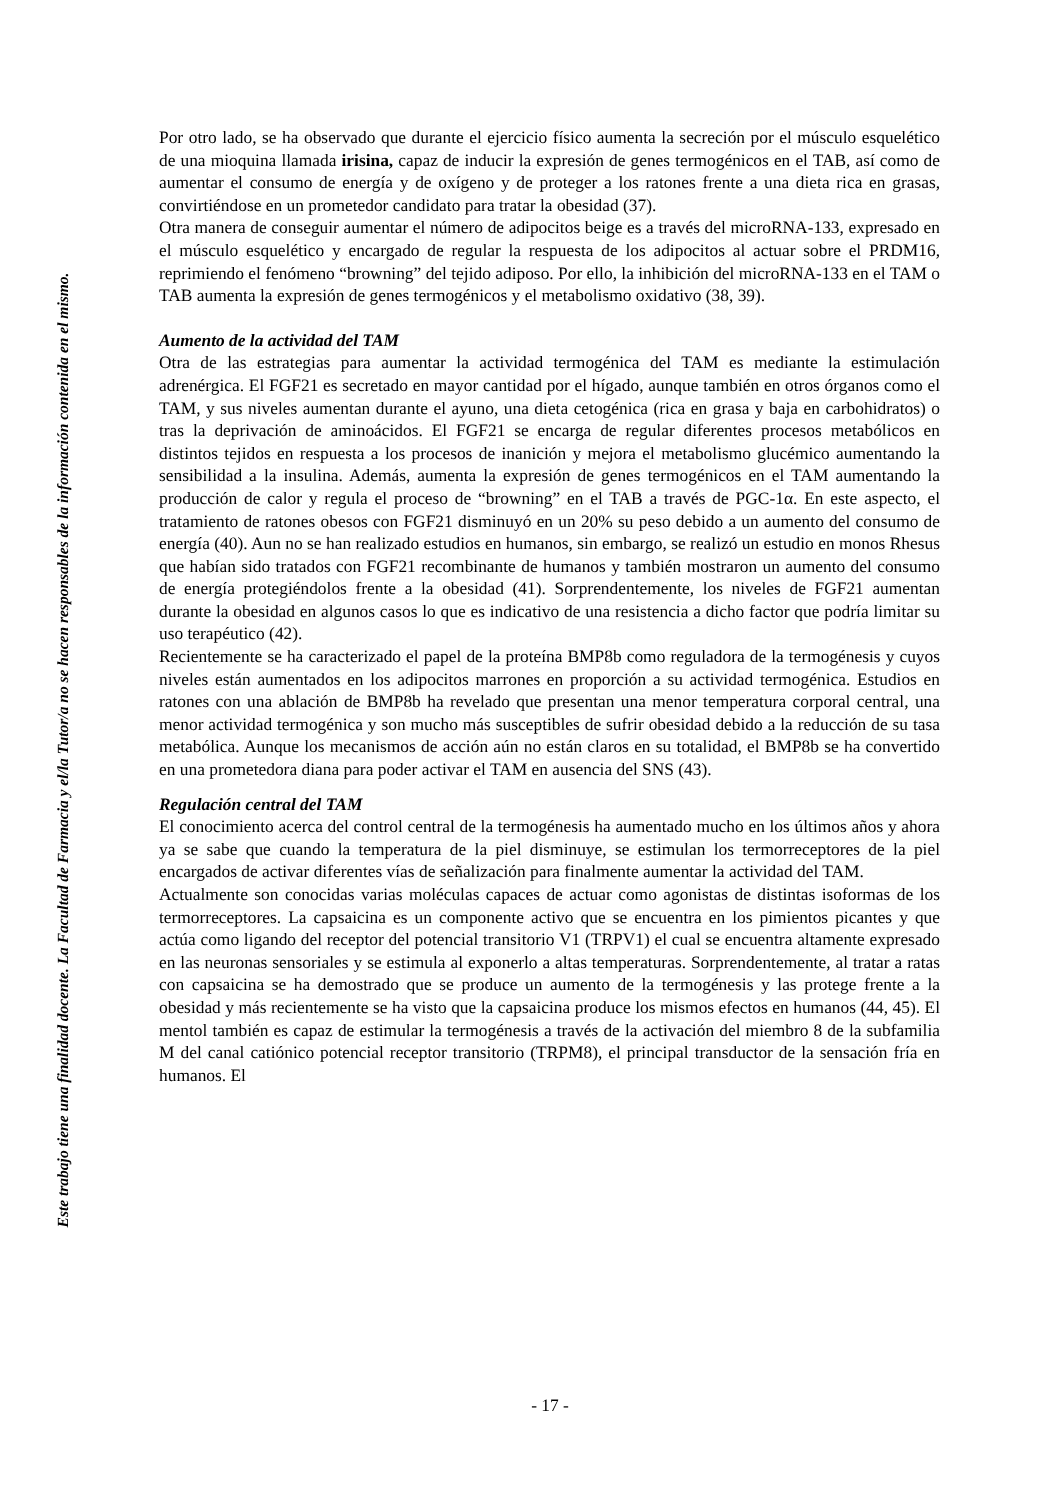Este trabajo tiene una finalidad docente. La Facultad de Farmacia y el/la Tutor/a no se hacen responsables de la información contenida en el mismo.
Por otro lado, se ha observado que durante el ejercicio físico aumenta la secreción por el músculo esquelético de una mioquina llamada irisina, capaz de inducir la expresión de genes termogénicos en el TAB, así como de aumentar el consumo de energía y de oxígeno y de proteger a los ratones frente a una dieta rica en grasas, convirtiéndose en un prometedor candidato para tratar la obesidad (37).
Otra manera de conseguir aumentar el número de adipocitos beige es a través del microRNA-133, expresado en el músculo esquelético y encargado de regular la respuesta de los adipocitos al actuar sobre el PRDM16, reprimiendo el fenómeno “browning” del tejido adiposo. Por ello, la inhibición del microRNA-133 en el TAM o TAB aumenta la expresión de genes termogénicos y el metabolismo oxidativo (38, 39).
Aumento de la actividad del TAM
Otra de las estrategias para aumentar la actividad termogénica del TAM es mediante la estimulación adrenérgica. El FGF21 es secretado en mayor cantidad por el hígado, aunque también en otros órganos como el TAM, y sus niveles aumentan durante el ayuno, una dieta cetogénica (rica en grasa y baja en carbohidratos) o tras la deprivación de aminoácidos. El FGF21 se encarga de regular diferentes procesos metabólicos en distintos tejidos en respuesta a los procesos de inanición y mejora el metabolismo glucémico aumentando la sensibilidad a la insulina. Además, aumenta la expresión de genes termogénicos en el TAM aumentando la producción de calor y regula el proceso de “browning” en el TAB a través de PGC-1α. En este aspecto, el tratamiento de ratones obesos con FGF21 disminuyó en un 20% su peso debido a un aumento del consumo de energía (40). Aun no se han realizado estudios en humanos, sin embargo, se realizó un estudio en monos Rhesus que habían sido tratados con FGF21 recombinante de humanos y también mostraron un aumento del consumo de energía protegiéndolos frente a la obesidad (41). Sorprendentemente, los niveles de FGF21 aumentan durante la obesidad en algunos casos lo que es indicativo de una resistencia a dicho factor que podría limitar su uso terapéutico (42).
Recientemente se ha caracterizado el papel de la proteína BMP8b como reguladora de la termogénesis y cuyos niveles están aumentados en los adipocitos marrones en proporción a su actividad termogénica. Estudios en ratones con una ablación de BMP8b ha revelado que presentan una menor temperatura corporal central, una menor actividad termogénica y son mucho más susceptibles de sufrir obesidad debido a la reducción de su tasa metabólica. Aunque los mecanismos de acción aún no están claros en su totalidad, el BMP8b se ha convertido en una prometedora diana para poder activar el TAM en ausencia del SNS (43).
Regulación central del TAM
El conocimiento acerca del control central de la termogénesis ha aumentado mucho en los últimos años y ahora ya se sabe que cuando la temperatura de la piel disminuye, se estimulan los termorreceptores de la piel encargados de activar diferentes vías de señalización para finalmente aumentar la actividad del TAM.
Actualmente son conocidas varias moléculas capaces de actuar como agonistas de distintas isoformas de los termorreceptores. La capsaicina es un componente activo que se encuentra en los pimientos picantes y que actúa como ligando del receptor del potencial transitorio V1 (TRPV1) el cual se encuentra altamente expresado en las neuronas sensoriales y se estimula al exponerlo a altas temperaturas. Sorprendentemente, al tratar a ratas con capsaicina se ha demostrado que se produce un aumento de la termogénesis y las protege frente a la obesidad y más recientemente se ha visto que la capsaicina produce los mismos efectos en humanos (44, 45). El mentol también es capaz de estimular la termogénesis a través de la activación del miembro 8 de la subfamilia M del canal catiónico potencial receptor transitorio (TRPM8), el principal transductor de la sensación fría en humanos. El
- 17 -